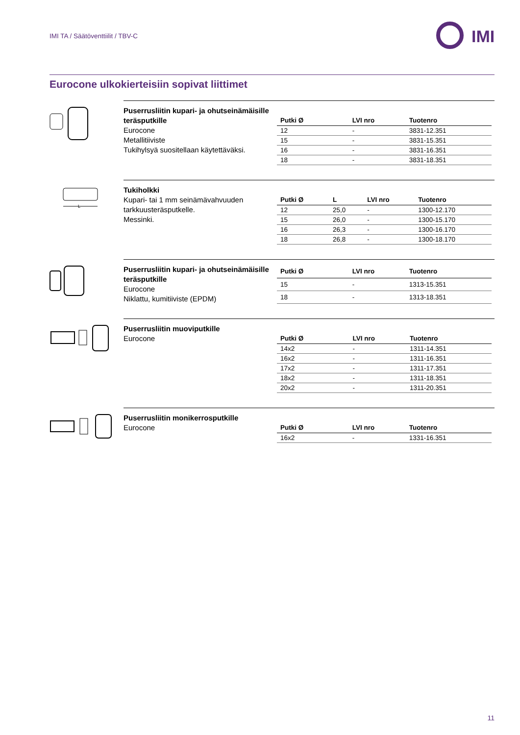IMI TA / Säätöventtiilit / TBV-C
IMI
Eurocone ulkokierteisiin sopivat liittimet
Puserrusliitin kupari- ja ohutseinämäisille teräsputkille
Eurocone
Metallitiiviste
Tukihylsyä suositellaan käytettäväksi.
| Putki Ø | | LVI nro | Tuotenro |
| --- | --- | --- | --- |
| 12 | | - | 3831-12.351 |
| 15 | | - | 3831-15.351 |
| 16 | | - | 3831-16.351 |
| 18 | | - | 3831-18.351 |
L
Tukiholkki
Kupari- tai 1 mm seinämävahvuuden tarkkuusteräsputkelle.
Messinki.
| Putki Ø | L | LVI nro | Tuotenro |
| --- | --- | --- | --- |
| 12 | 25,0 | - | 1300-12.170 |
| 15 | 26,0 | - | 1300-15.170 |
| 16 | 26,3 | - | 1300-16.170 |
| 18 | 26,8 | - | 1300-18.170 |
Puserrusliitin kupari- ja ohutseinämäisille teräsputkille
Eurocone
Niklattu, kumitiiviste (EPDM)
| Putki Ø | | LVI nro | Tuotenro |
| --- | --- | --- | --- |
| 15 | | - | 1313-15.351 |
| 18 | | - | 1313-18.351 |
Puserrusliitin muoviputkille
Eurocone
| Putki Ø | | LVI nro | Tuotenro |
| --- | --- | --- | --- |
| 14x2 | | - | 1311-14.351 |
| 16x2 | | - | 1311-16.351 |
| 17x2 | | - | 1311-17.351 |
| 18x2 | | - | 1311-18.351 |
| 20x2 | | - | 1311-20.351 |
Puserrusliitin monikerrosputkille
Eurocone
| Putki Ø | | LVI nro | Tuotenro |
| --- | --- | --- | --- |
| 16x2 | | - | 1331-16.351 |
11